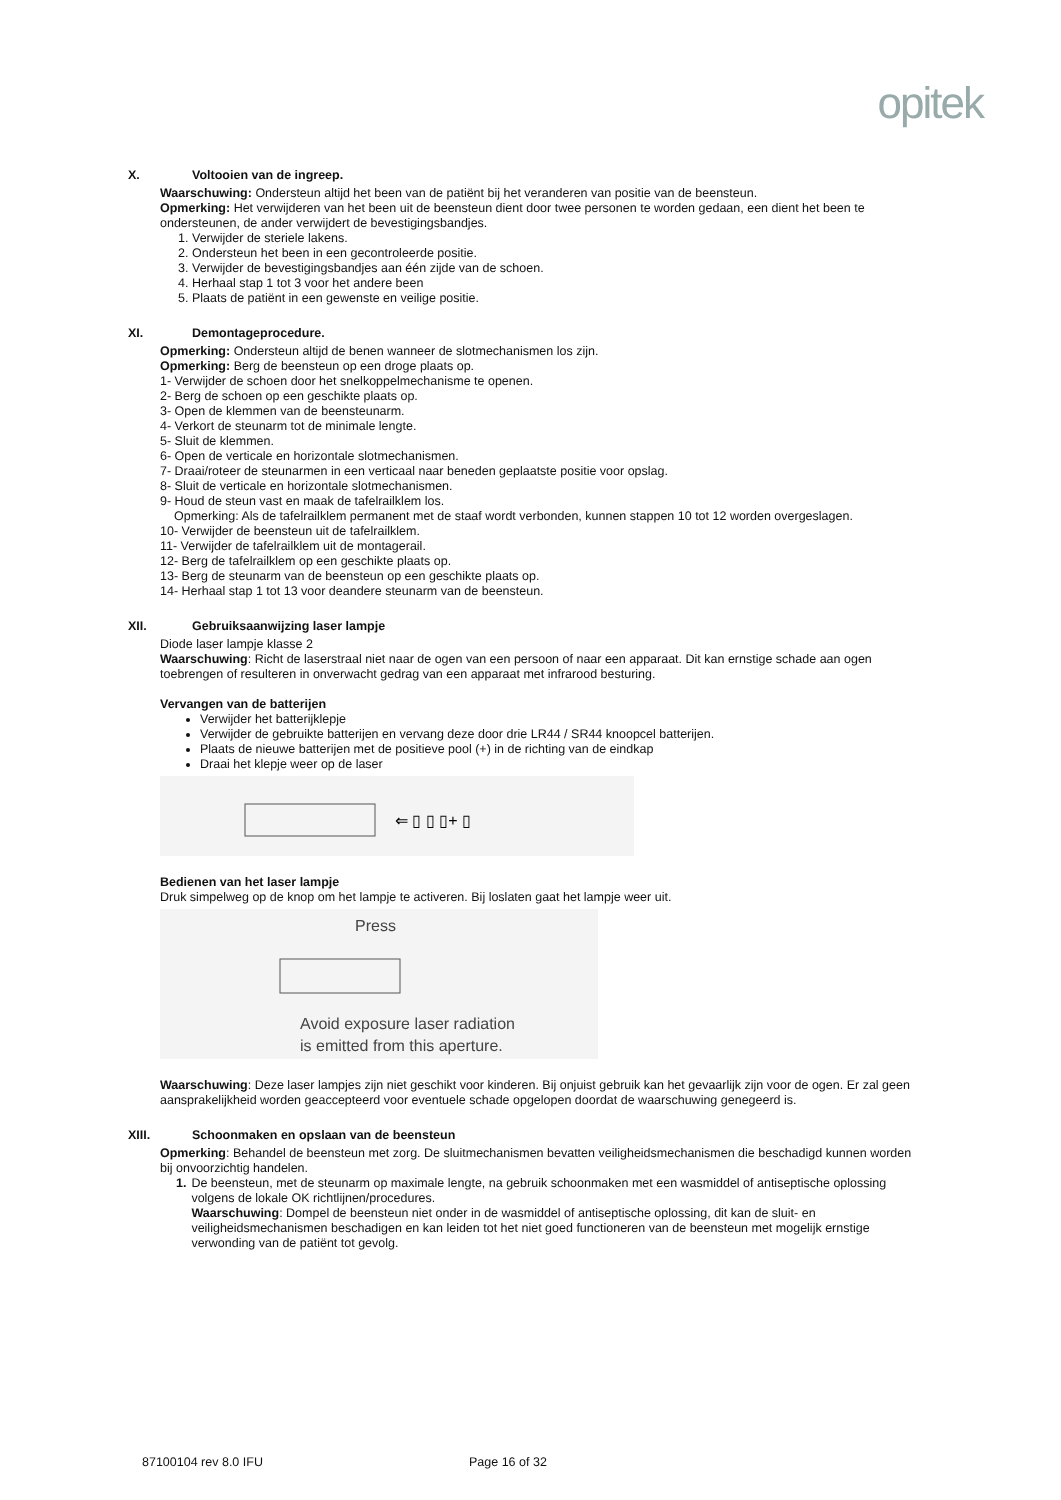opitek
X. Voltooien van de ingreep.
Waarschuwing: Ondersteun altijd het been van de patiënt bij het veranderen van positie van de beensteun.
Opmerking: Het verwijderen van het been uit de beensteun dient door twee personen te worden gedaan, een dient het been te ondersteunen, de ander verwijdert de bevestigingsbandjes.
1. Verwijder de steriele lakens.
2. Ondersteun het been in een gecontroleerde positie.
3. Verwijder de bevestigingsbandjes aan één zijde van de schoen.
4. Herhaal stap 1 tot 3 voor het andere been
5. Plaats de patiënt in een gewenste en veilige positie.
XI. Demontageprocedure.
Opmerking: Ondersteun altijd de benen wanneer de slotmechanismen los zijn.
Opmerking: Berg de beensteun op een droge plaats op.
1- Verwijder de schoen door het snelkoppelmechanisme te openen.
2- Berg de schoen op een geschikte plaats op.
3- Open de klemmen van de beensteunarm.
4- Verkort de steunarm tot de minimale lengte.
5- Sluit de klemmen.
6- Open de verticale en horizontale slotmechanismen.
7- Draai/roteer de steunarmen in een verticaal naar beneden geplaatste positie voor opslag.
8- Sluit de verticale en horizontale slotmechanismen.
9- Houd de steun vast en maak de tafelrailklem los.
Opmerking: Als de tafelrailklem permanent met de staaf wordt verbonden, kunnen stappen 10 tot 12 worden overgeslagen.
10- Verwijder de beensteun uit de tafelrailklem.
11- Verwijder de tafelrailklem uit de montagerail.
12- Berg de tafelrailklem op een geschikte plaats op.
13- Berg de steunarm van de beensteun op een geschikte plaats op.
14- Herhaal stap 1 tot 13 voor deandere steunarm van de beensteun.
XII. Gebruiksaanwijzing laser lampje
Diode laser lampje klasse 2
Waarschuwing: Richt de laserstraal niet naar de ogen van een persoon of naar een apparaat. Dit kan ernstige schade aan ogen toebrengen of resulteren in onverwacht gedrag van een apparaat met infrarood besturing.
Vervangen van de batterijen
Verwijder het batterijklepje
Verwijder de gebruikte batterijen en vervang deze door drie LR44 / SR44 knoopcel batterijen.
Plaats de nieuwe batterijen met de positieve pool (+) in de richting van de eindkap
Draai het klepje weer op de laser
⇐ ▯ ▯ ▯+ ▯
Bedienen van het laser lampje
Druk simpelweg op de knop om het lampje te activeren. Bij loslaten gaat het lampje weer uit.
Press
Avoid exposure laser radiation
is emitted from this aperture.
Waarschuwing: Deze laser lampjes zijn niet geschikt voor kinderen. Bij onjuist gebruik kan het gevaarlijk zijn voor de ogen. Er zal geen aansprakelijkheid worden geaccepteerd voor eventuele schade opgelopen doordat de waarschuwing genegeerd is.
XIII. Schoonmaken en opslaan van de beensteun
Opmerking: Behandel de beensteun met zorg. De sluitmechanismen bevatten veiligheidsmechanismen die beschadigd kunnen worden bij onvoorzichtig handelen.
1. De beensteun, met de steunarm op maximale lengte, na gebruik schoonmaken met een wasmiddel of antiseptische oplossing volgens de lokale OK richtlijnen/procedures.
Waarschuwing: Dompel de beensteun niet onder in de wasmiddel of antiseptische oplossing, dit kan de sluit- en veiligheidsmechanismen beschadigen en kan leiden tot het niet goed functioneren van de beensteun met mogelijk ernstige verwonding van de patiënt tot gevolg.
87100104 rev 8.0 IFU Page 16 of 32